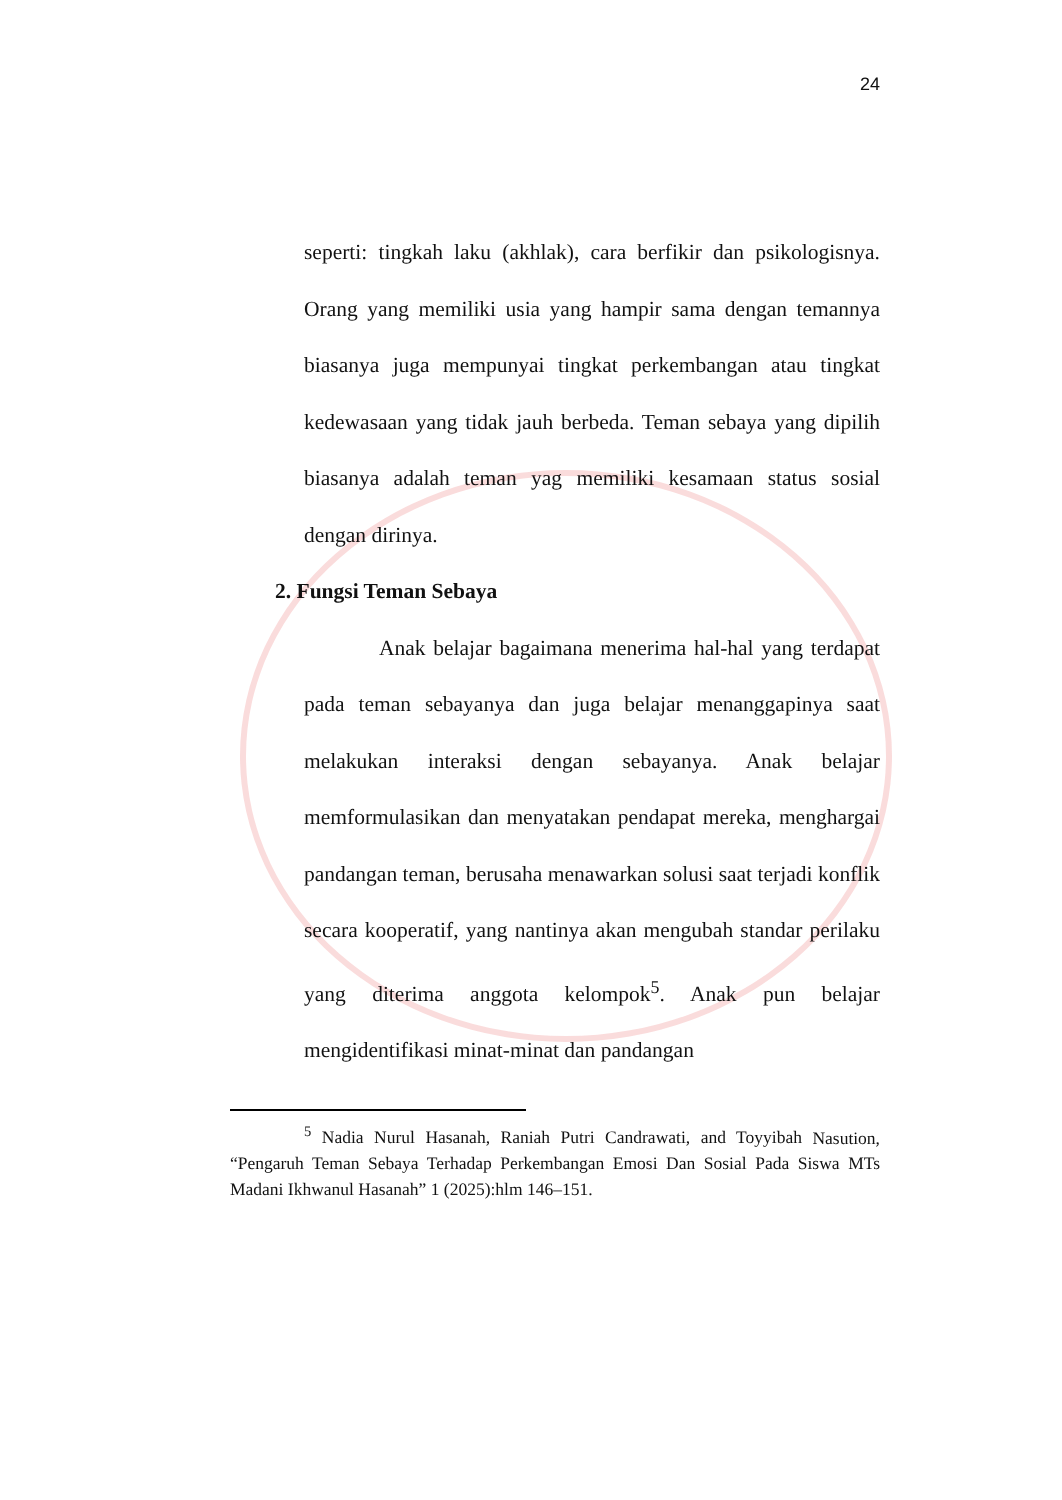24
seperti: tingkah laku (akhlak), cara berfikir dan psikologisnya. Orang yang memiliki usia yang hampir sama dengan temannya biasanya juga mempunyai tingkat perkembangan atau tingkat kedewasaan yang tidak jauh berbeda. Teman sebaya yang dipilih biasanya adalah teman yag memiliki kesamaan status sosial dengan dirinya.
2. Fungsi Teman Sebaya
Anak belajar bagaimana menerima hal-hal yang terdapat pada teman sebayanya dan juga belajar menanggapinya saat melakukan interaksi dengan sebayanya. Anak belajar memformulasikan dan menyatakan pendapat mereka, menghargai pandangan teman, berusaha menawarkan solusi saat terjadi konflik secara kooperatif, yang nantinya akan mengubah standar perilaku yang diterima anggota kelompok<sup>5</sup>. Anak pun belajar mengidentifikasi minat-minat dan pandangan
<sup>5</sup> Nadia Nurul Hasanah, Raniah Putri Candrawati, and Toyyibah Nasution, “Pengaruh Teman Sebaya Terhadap Perkembangan Emosi Dan Sosial Pada Siswa MTs Madani Ikhwanul Hasanah” 1 (2025):hlm 146–151.